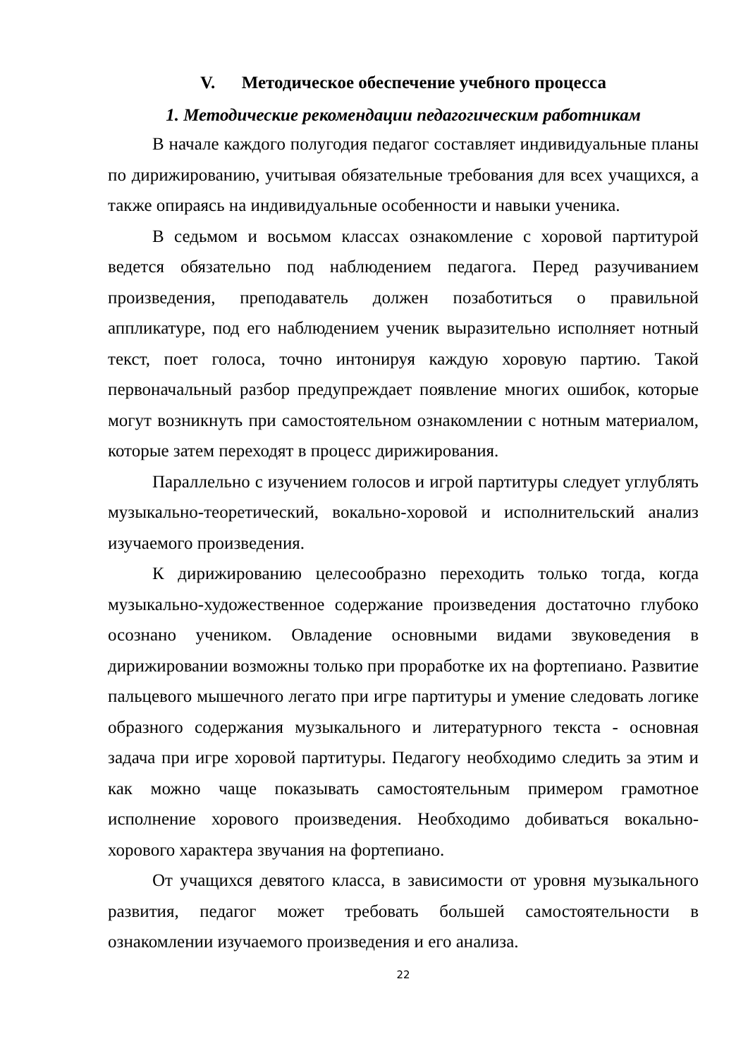V. Методическое обеспечение учебного процесса
1. Методические рекомендации педагогическим работникам
В начале каждого полугодия педагог составляет индивидуальные планы по дирижированию, учитывая обязательные требования для всех учащихся, а также опираясь на индивидуальные особенности и навыки ученика.
В седьмом и восьмом классах ознакомление с хоровой партитурой ведется обязательно под наблюдением педагога. Перед разучиванием произведения, преподаватель должен позаботиться о правильной аппликатуре, под его наблюдением ученик выразительно исполняет нотный текст, поет голоса, точно интонируя каждую хоровую партию. Такой первоначальный разбор предупреждает появление многих ошибок, которые могут возникнуть при самостоятельном ознакомлении с нотным материалом, которые затем переходят в процесс дирижирования.
Параллельно с изучением голосов и игрой партитуры следует углублять музыкально-теоретический, вокально-хоровой и исполнительский анализ изучаемого произведения.
К дирижированию целесообразно переходить только тогда, когда музыкально-художественное содержание произведения достаточно глубоко осознано учеником. Овладение основными видами звуковедения в дирижировании возможны только при проработке их на фортепиано. Развитие пальцевого мышечного легато при игре партитуры и умение следовать логике образного содержания музыкального и литературного текста - основная задача при игре хоровой партитуры. Педагогу необходимо следить за этим и как можно чаще показывать самостоятельным примером грамотное исполнение хорового произведения. Необходимо добиваться вокально-хорового характера звучания на фортепиано.
От учащихся девятого класса, в зависимости от уровня музыкального развития, педагог может требовать большей самостоятельности в ознакомлении изучаемого произведения и его анализа.
22